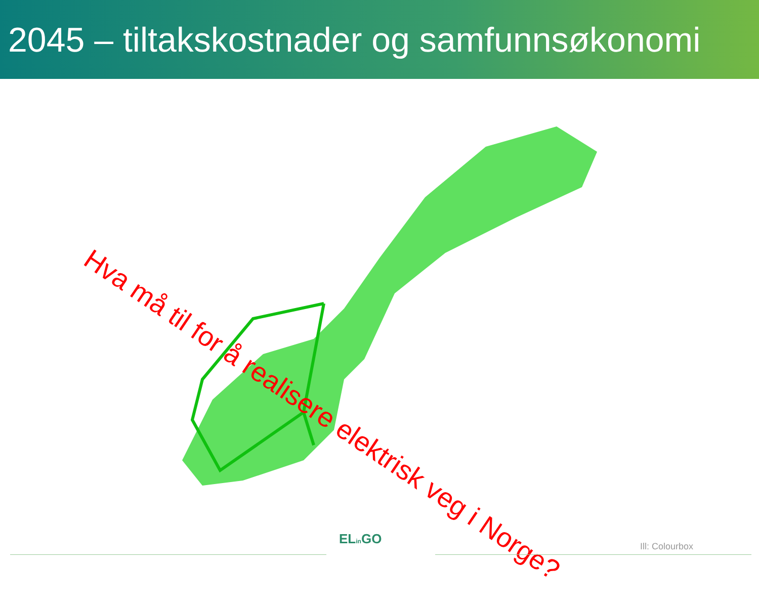2045 – tiltakskostnader og samfunnsøkonomi
Hva må til for å realisere elektrisk veg i Norge?
ELin GO Ill: Colourbox